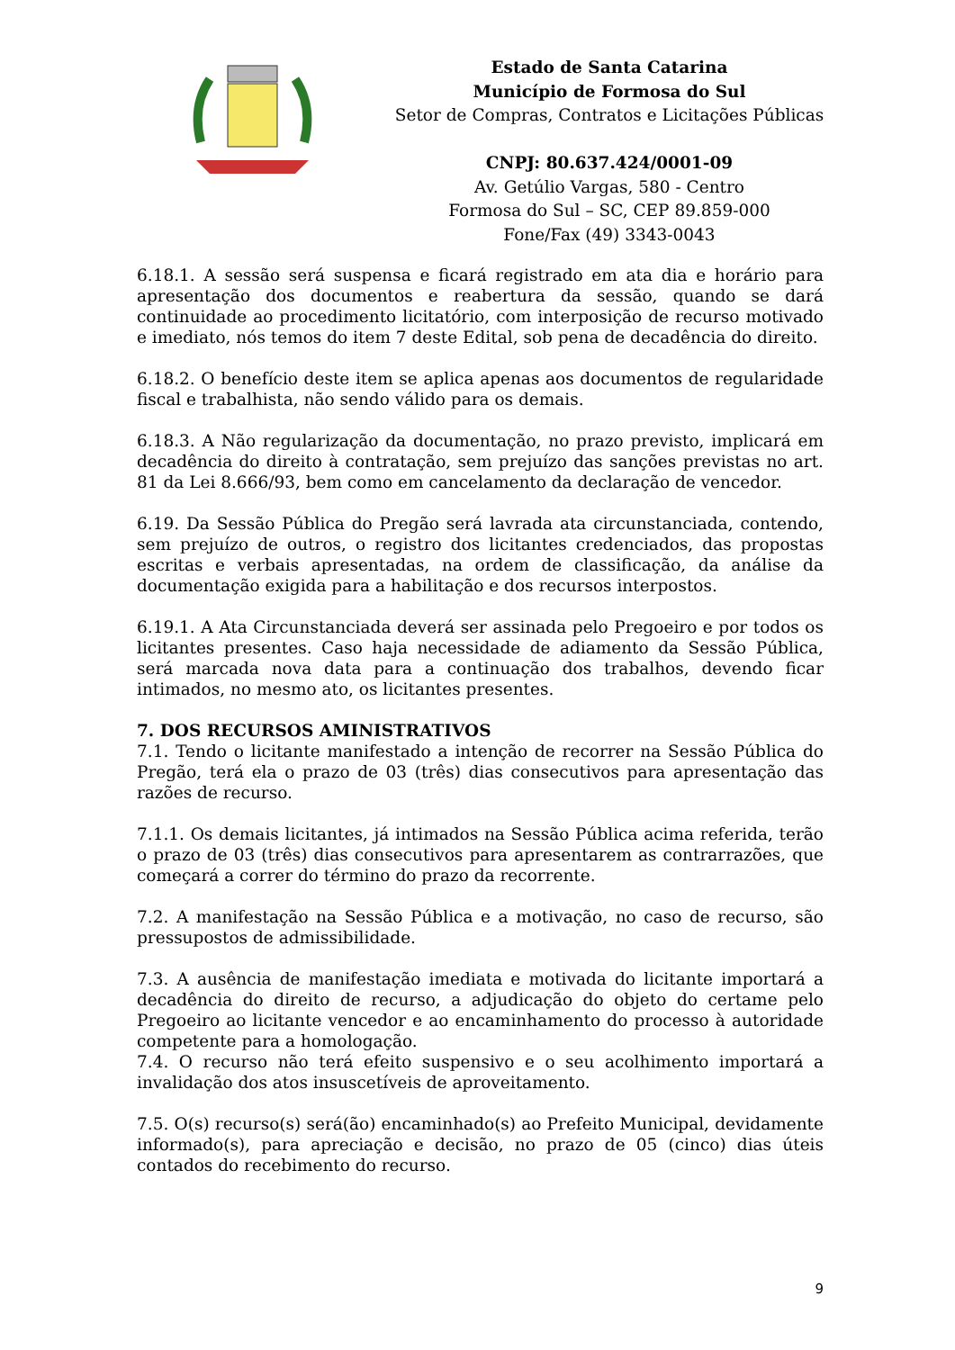Estado de Santa Catarina
Município de Formosa do Sul
Setor de Compras, Contratos e Licitações Públicas
CNPJ: 80.637.424/0001-09
Av. Getúlio Vargas, 580 - Centro
Formosa do Sul – SC, CEP 89.859-000
Fone/Fax (49) 3343-0043
6.18.1. A sessão será suspensa e ficará registrado em ata dia e horário para apresentação dos documentos e reabertura da sessão, quando se dará continuidade ao procedimento licitatório, com interposição de recurso motivado e imediato, nós temos do item 7 deste Edital, sob pena de decadência do direito.
6.18.2. O benefício deste item se aplica apenas aos documentos de regularidade fiscal e trabalhista, não sendo válido para os demais.
6.18.3. A Não regularização da documentação, no prazo previsto, implicará em decadência do direito à contratação, sem prejuízo das sanções previstas no art. 81 da Lei 8.666/93, bem como em cancelamento da declaração de vencedor.
6.19. Da Sessão Pública do Pregão será lavrada ata circunstanciada, contendo, sem prejuízo de outros, o registro dos licitantes credenciados, das propostas escritas e verbais apresentadas, na ordem de classificação, da análise da documentação exigida para a habilitação e dos recursos interpostos.
6.19.1. A Ata Circunstanciada deverá ser assinada pelo Pregoeiro e por todos os licitantes presentes. Caso haja necessidade de adiamento da Sessão Pública, será marcada nova data para a continuação dos trabalhos, devendo ficar intimados, no mesmo ato, os licitantes presentes.
7. DOS RECURSOS AMINISTRATIVOS
7.1. Tendo o licitante manifestado a intenção de recorrer na Sessão Pública do Pregão, terá ela o prazo de 03 (três) dias consecutivos para apresentação das razões de recurso.
7.1.1. Os demais licitantes, já intimados na Sessão Pública acima referida, terão o prazo de 03 (três) dias consecutivos para apresentarem as contrarrazões, que começará a correr do término do prazo da recorrente.
7.2. A manifestação na Sessão Pública e a motivação, no caso de recurso, são pressupostos de admissibilidade.
7.3. A ausência de manifestação imediata e motivada do licitante importará a decadência do direito de recurso, a adjudicação do objeto do certame pelo Pregoeiro ao licitante vencedor e ao encaminhamento do processo à autoridade competente para a homologação.
7.4. O recurso não terá efeito suspensivo e o seu acolhimento importará a invalidação dos atos insuscetíveis de aproveitamento.
7.5. O(s) recurso(s) será(ão) encaminhado(s) ao Prefeito Municipal, devidamente informado(s), para apreciação e decisão, no prazo de 05 (cinco) dias úteis contados do recebimento do recurso.
9